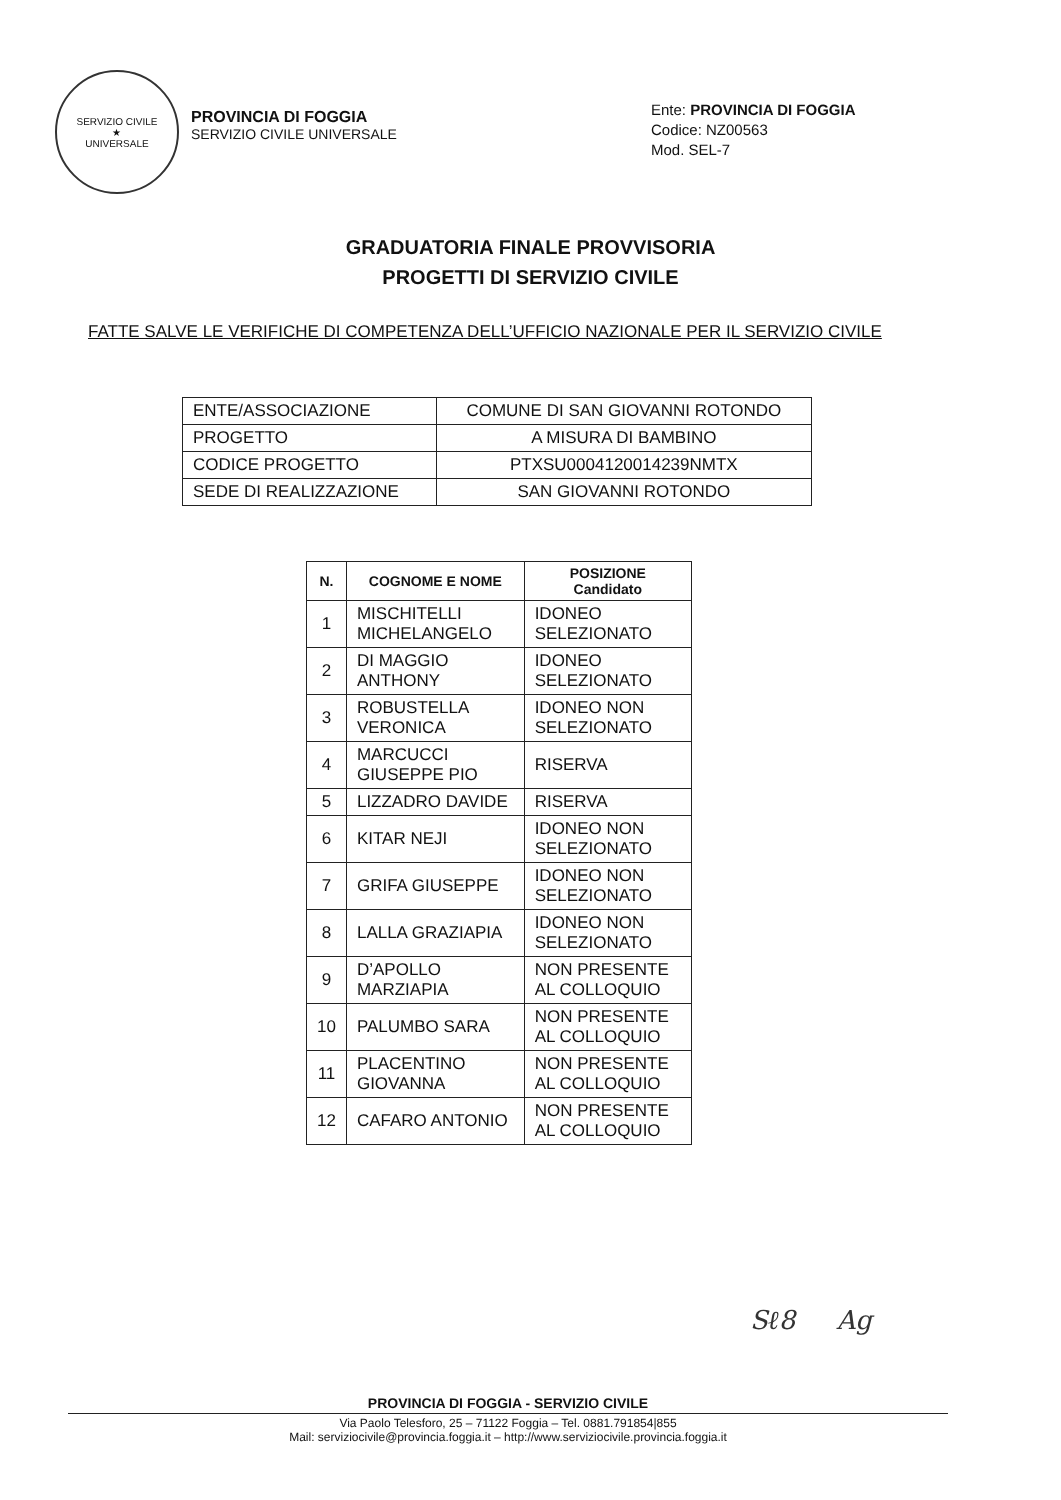SERVIZIO CIVILE
★
UNIVERSALE
PROVINCIA DI FOGGIA
SERVIZIO CIVILE UNIVERSALE
Ente: PROVINCIA DI FOGGIA
Codice: NZ00563
Mod. SEL-7
GRADUATORIA FINALE PROVVISORIA
PROGETTI DI SERVIZIO CIVILE
FATTE SALVE LE VERIFICHE DI COMPETENZA DELL’UFFICIO NAZIONALE PER IL SERVIZIO CIVILE
| ENTE/ASSOCIAZIONE | COMUNE DI SAN GIOVANNI ROTONDO |
| PROGETTO | A MISURA DI BAMBINO |
| CODICE PROGETTO | PTXSU0004120014239NMTX |
| SEDE DI REALIZZAZIONE | SAN GIOVANNI ROTONDO |
| N. | COGNOME E NOME | POSIZIONE Candidato |
| --- | --- | --- |
| 1 | MISCHITELLI MICHELANGELO | IDONEO SELEZIONATO |
| 2 | DI MAGGIO ANTHONY | IDONEO SELEZIONATO |
| 3 | ROBUSTELLA VERONICA | IDONEO NON SELEZIONATO |
| 4 | MARCUCCI GIUSEPPE PIO | RISERVA |
| 5 | LIZZADRO DAVIDE | RISERVA |
| 6 | KITAR NEJI | IDONEO NON SELEZIONATO |
| 7 | GRIFA GIUSEPPE | IDONEO NON SELEZIONATO |
| 8 | LALLA GRAZIAPIA | IDONEO NON SELEZIONATO |
| 9 | D’APOLLO MARZIAPIA | NON PRESENTE AL COLLOQUIO |
| 10 | PALUMBO SARA | NON PRESENTE AL COLLOQUIO |
| 11 | PLACENTINO GIOVANNA | NON PRESENTE AL COLLOQUIO |
| 12 | CAFARO ANTONIO | NON PRESENTE AL COLLOQUIO |
Sℓ8 Ag
PROVINCIA DI FOGGIA - SERVIZIO CIVILE
Via Paolo Telesforo, 25 – 71122 Foggia – Tel. 0881.791854|855
Mail: serviziocivile@provincia.foggia.it – http://www.serviziocivile.provincia.foggia.it